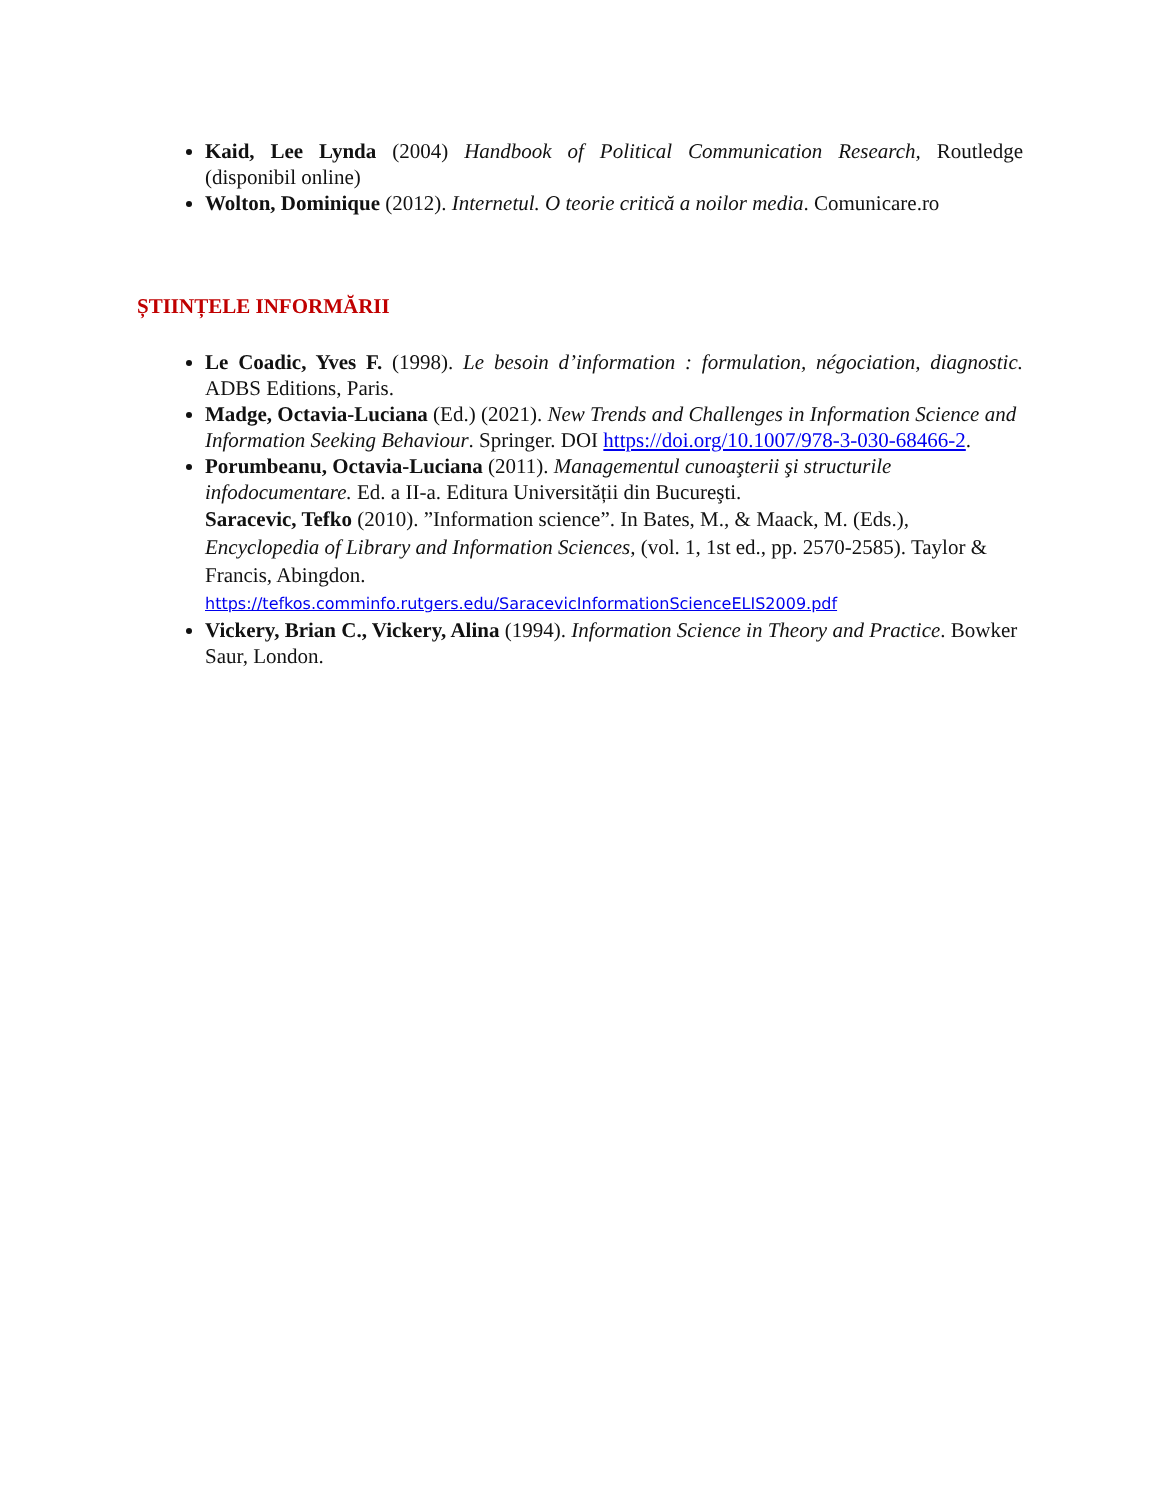Kaid, Lee Lynda (2004) Handbook of Political Communication Research, Routledge (disponibil online)
Wolton, Dominique (2012). Internetul. O teorie critică a noilor media. Comunicare.ro
ȘTIINȚELE INFORMĂRII
Le Coadic, Yves F. (1998). Le besoin d’information : formulation, négociation, diagnostic. ADBS Editions, Paris.
Madge, Octavia-Luciana (Ed.) (2021). New Trends and Challenges in Information Science and Information Seeking Behaviour. Springer. DOI https://doi.org/10.1007/978-3-030-68466-2.
Porumbeanu, Octavia-Luciana (2011). Managementul cunoaşterii şi structurile infodocumentare. Ed. a II-a. Editura Universității din Bucureşti.
Saracevic, Tefko (2010). ”Information science”. In Bates, M., & Maack, M. (Eds.), Encyclopedia of Library and Information Sciences, (vol. 1, 1st ed., pp. 2570-2585). Taylor & Francis, Abingdon.
https://tefkos.comminfo.rutgers.edu/SaracevicInformationScienceELIS2009.pdf
Vickery, Brian C., Vickery, Alina (1994). Information Science in Theory and Practice. Bowker Saur, London.